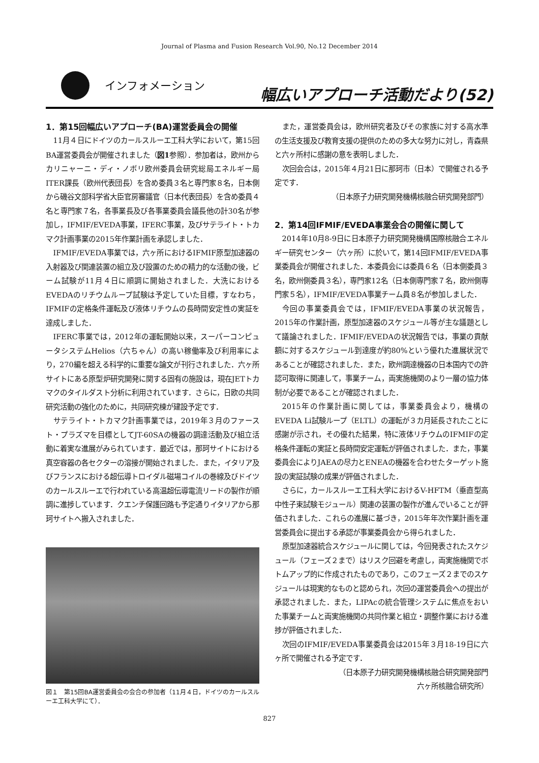Journal of Plasma and Fusion Research Vol.90, No.12 December 2014
インフォメーション
幅広いアプローチ活動だより(52)
1．第15回幅広いアプローチ(BA)運営委員会の開催
11月４日にドイツのカールスルーエ工科大学において，第15回BA運営委員会が開催されました（図1参照）．参加者は，欧州からカリニャーニ・ディ・ノボリ欧州委員会研究総局エネルギー局ITER課長（欧州代表団長）を含め委員３名と専門家８名，日本側から磯谷文部科学省大臣官房審議官（日本代表団長）を含め委員４名と専門家７名，各事業長及び各事業委員会議長他の計30名が参加し，IFMIF/EVEDA事業，IFERC事業，及びサテライト・トカマク計画事業の2015年作業計画を承認しました．
IFMIF/EVEDA事業では，六ヶ所におけるIFMIF原型加速器の入射器及び関連装置の組立及び設置のための精力的な活動の後，ビーム試験が11月４日に順調に開始されました．大洗におけるEVEDAのリチウムループ試験は予定していた目標，すなわち，IFMIFの定格条件運転及び液体リチウムの長時間安定性の実証を達成しました．
IFERC事業では，2012年の運転開始以来，スーパーコンピュータシステムHelios（六ちゃん）の高い稼働率及び利用率により，270編を超える科学的に重要な論文が刊行されました．六ヶ所サイトにある原型炉研究開発に関する固有の施設は，現在JETトカマクのタイルダスト分析に利用されています．さらに，日欧の共同研究活動の強化のために，共同研究棟が建設予定です．
サテライト・トカマク計画事業では，2019年３月のファースト・プラズマを目標としてJT-60SAの機器の調達活動及び組立活動に着実な進展がみられています．最近では，那珂サイトにおける真空容器の各セクターの溶接が開始されました．また，イタリア及びフランスにおける超伝導トロイダル磁場コイルの巻線及びドイツのカールスルーエで行われている高温超伝導電流リードの製作が順調に進捗しています．クエンチ保護回路も予定通りイタリアから那珂サイトへ搬入されました．
図１　第15回BA運営委員会の会合の参加者（11月４日，ドイツのカールスルーエ工科大学にて）．
また，運営委員会は，欧州研究者及びその家族に対する高水準の生活支援及び教育支援の提供のための多大な努力に対し，青森県と六ヶ所村に感謝の意を表明しました．
次回会合は，2015年４月21日に那珂市（日本）で開催される予定です．
（日本原子力研究開発機構核融合研究開発部門）
2．第14回IFMIF/EVEDA事業会合の開催に関して
2014年10月8-9日に日本原子力研究開発機構国際核融合エネルギー研究センター（六ヶ所）に於いて，第14回IFMIF/EVEDA事業委員会が開催されました．本委員会には委員６名（日本側委員３名，欧州側委員３名），専門家12名（日本側専門家７名，欧州側専門家５名），IFMIF/EVEDA事業チーム員８名が参加しました．
今回の事業委員会では，IFMIF/EVEDA事業の状況報告，2015年の作業計画，原型加速器のスケジュール等が主な議題として議論されました．IFMIF/EVEDAの状況報告では，事業の貢献額に対するスケジュール到達度が約80%という優れた進展状況であることが確認されました．また，欧州調達機器の日本国内での許認可取得に関連して，事業チーム，両実施機関のより一層の協力体制が必要であることが確認されました．
2015年の作業計画に関しては，事業委員会より，機構のEVEDA Li試験ループ（ELTL）の運転が３カ月延長されたことに感謝が示され，その優れた結果，特に液体リチウムのIFMIFの定格条件運転の実証と長時間安定運転が評価されました．また，事業委員会によりJAEAの尽力とENEAの機器を合わせたターゲット施設の実証試験の成果が評価されました．
さらに，カールスルーエ工科大学におけるV-HFTM（垂直型高中性子束試験モジュール）関連の装置の製作が進んでいることが評価されました．これらの進展に基づき，2015年年次作業計画を運営委員会に提出する承認が事業委員会から得られました．
原型加速器統合スケジュールに関しては，今回発表されたスケジュール（フェーズ２まで）はリスク回避を考慮し，両実施機関でボトムアップ的に作成されたものであり，このフェーズ２までのスケジュールは現実的なものと認められ，次回の運営委員会への提出が承認されました．また，LIPAcの統合管理システムに焦点をおいた事業チームと両実施機関の共同作業と組立・調整作業における進捗が評価されました．
次回のIFMIF/EVEDA事業委員会は2015年３月18-19日に六ヶ所で開催される予定です．
（日本原子力研究開発機構核融合研究開発部門
六ヶ所核融合研究所）
827